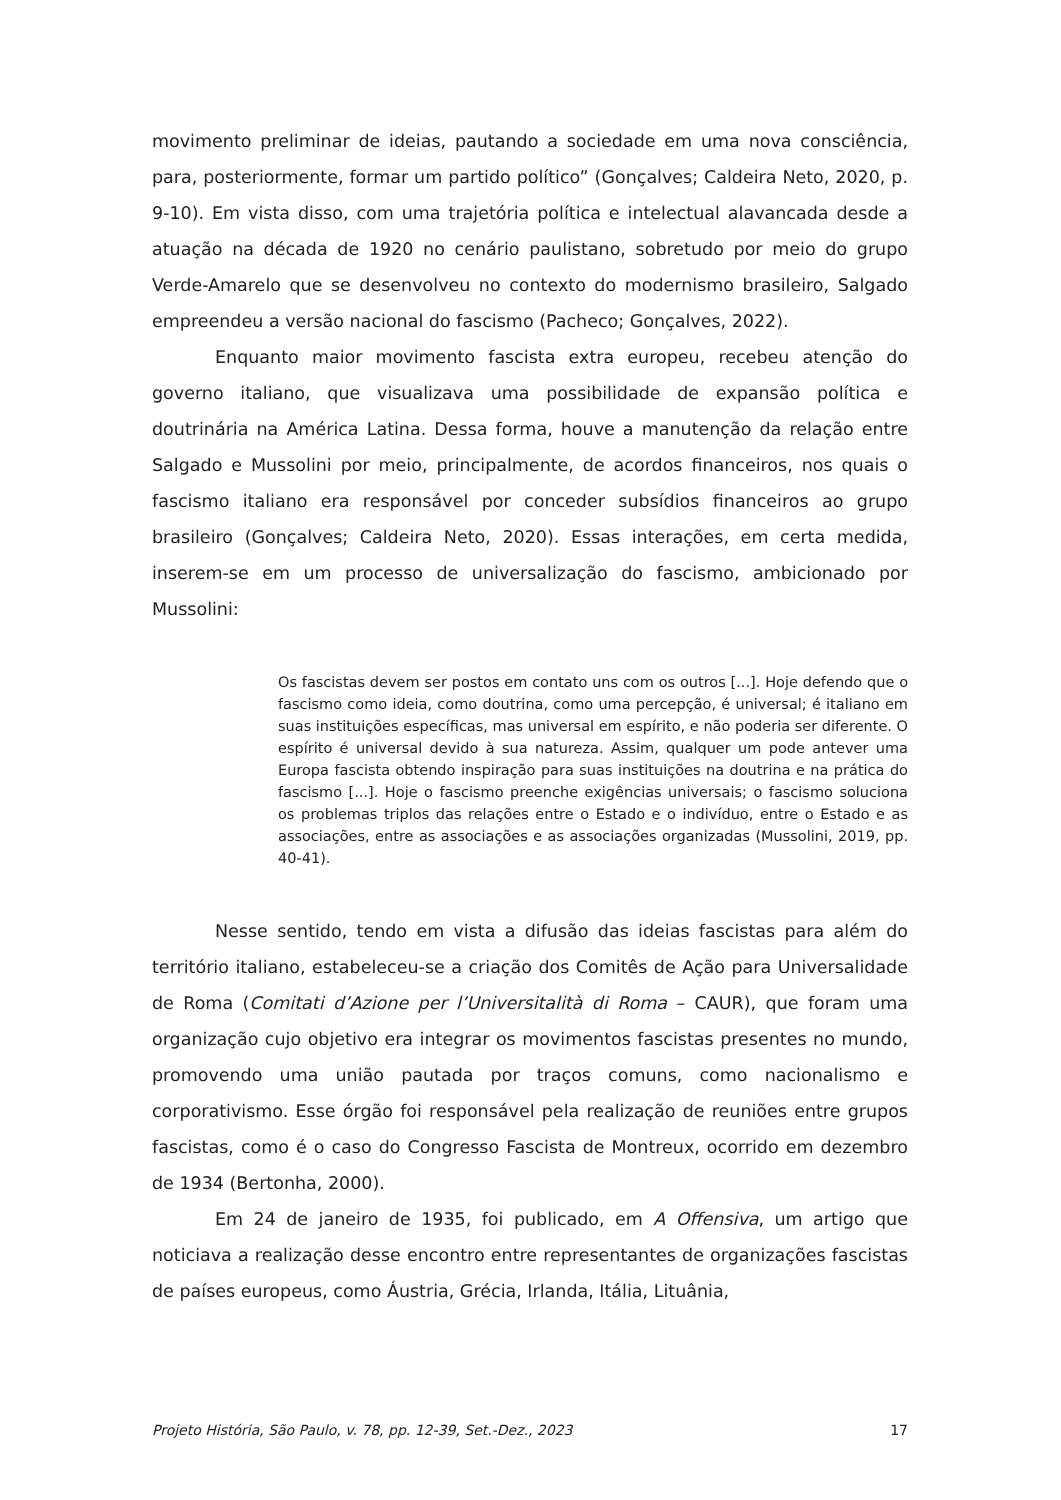movimento preliminar de ideias, pautando a sociedade em uma nova consciência, para, posteriormente, formar um partido político” (Gonçalves; Caldeira Neto, 2020, p. 9-10). Em vista disso, com uma trajetória política e intelectual alavancada desde a atuação na década de 1920 no cenário paulistano, sobretudo por meio do grupo Verde-Amarelo que se desenvolveu no contexto do modernismo brasileiro, Salgado empreendeu a versão nacional do fascismo (Pacheco; Gonçalves, 2022).
Enquanto maior movimento fascista extra europeu, recebeu atenção do governo italiano, que visualizava uma possibilidade de expansão política e doutrinária na América Latina. Dessa forma, houve a manutenção da relação entre Salgado e Mussolini por meio, principalmente, de acordos financeiros, nos quais o fascismo italiano era responsável por conceder subsídios financeiros ao grupo brasileiro (Gonçalves; Caldeira Neto, 2020). Essas interações, em certa medida, inserem-se em um processo de universalização do fascismo, ambicionado por Mussolini:
Os fascistas devem ser postos em contato uns com os outros [...]. Hoje defendo que o fascismo como ideia, como doutrina, como uma percepção, é universal; é italiano em suas instituições específicas, mas universal em espírito, e não poderia ser diferente. O espírito é universal devido à sua natureza. Assim, qualquer um pode antever uma Europa fascista obtendo inspiração para suas instituições na doutrina e na prática do fascismo [...]. Hoje o fascismo preenche exigências universais; o fascismo soluciona os problemas triplos das relações entre o Estado e o indivíduo, entre o Estado e as associações, entre as associações e as associações organizadas (Mussolini, 2019, pp. 40-41).
Nesse sentido, tendo em vista a difusão das ideias fascistas para além do território italiano, estabeleceu-se a criação dos Comitês de Ação para Universalidade de Roma (Comitati d’Azione per l’Universitalità di Roma – CAUR), que foram uma organização cujo objetivo era integrar os movimentos fascistas presentes no mundo, promovendo uma união pautada por traços comuns, como nacionalismo e corporativismo. Esse órgão foi responsável pela realização de reuniões entre grupos fascistas, como é o caso do Congresso Fascista de Montreux, ocorrido em dezembro de 1934 (Bertonha, 2000).
Em 24 de janeiro de 1935, foi publicado, em A Offensiva, um artigo que noticiava a realização desse encontro entre representantes de organizações fascistas de países europeus, como Áustria, Grécia, Irlanda, Itália, Lituânia,
Projeto História, São Paulo, v. 78, pp. 12-39, Set.-Dez., 2023 17